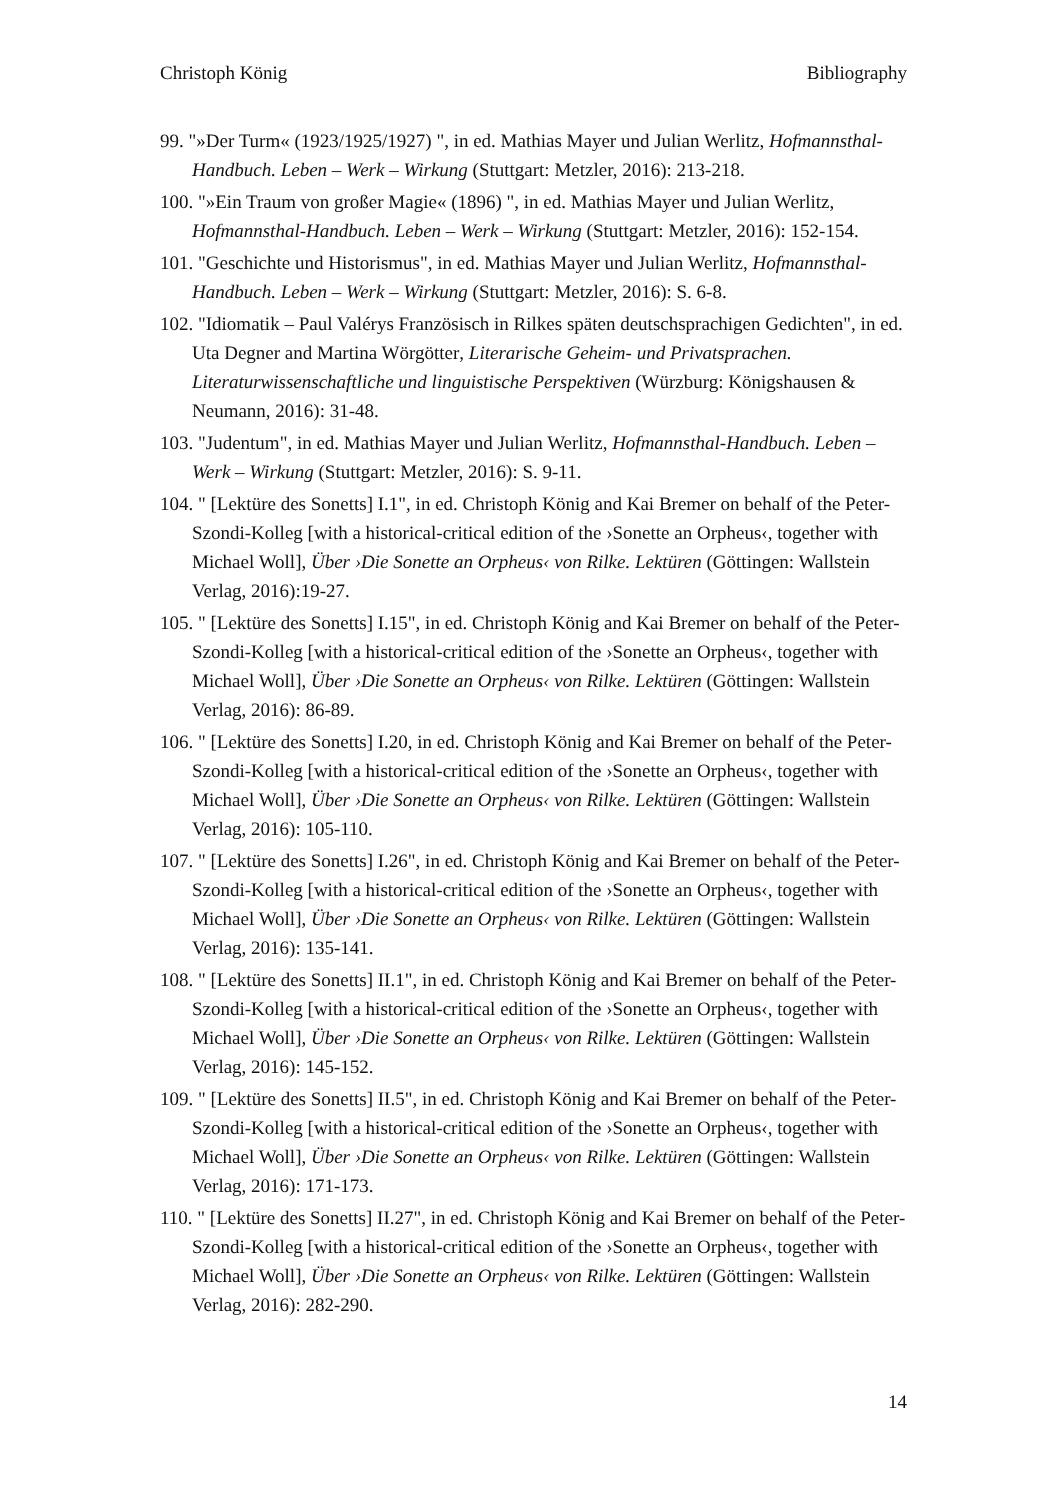Christoph König Bibliography
99. "»Der Turm« (1923/1925/1927) ", in ed. Mathias Mayer und Julian Werlitz, Hofmannsthal-Handbuch. Leben – Werk – Wirkung (Stuttgart: Metzler, 2016): 213-218.
100. "»Ein Traum von großer Magie« (1896) ", in ed. Mathias Mayer und Julian Werlitz, Hofmannsthal-Handbuch. Leben – Werk – Wirkung (Stuttgart: Metzler, 2016): 152-154.
101. "Geschichte und Historismus", in ed. Mathias Mayer und Julian Werlitz, Hofmannsthal-Handbuch. Leben – Werk – Wirkung (Stuttgart: Metzler, 2016): S. 6-8.
102. "Idiomatik – Paul Valérys Französisch in Rilkes späten deutschsprachigen Gedichten", in ed. Uta Degner and Martina Wörgötter, Literarische Geheim- und Privatsprachen. Literaturwissenschaftliche und linguistische Perspektiven (Würzburg: Königshausen & Neumann, 2016): 31-48.
103. "Judentum", in ed. Mathias Mayer und Julian Werlitz, Hofmannsthal-Handbuch. Leben – Werk – Wirkung (Stuttgart: Metzler, 2016): S. 9-11.
104. " [Lektüre des Sonetts] I.1", in ed. Christoph König and Kai Bremer on behalf of the Peter-Szondi-Kolleg [with a historical-critical edition of the ›Sonette an Orpheus‹, together with Michael Woll], Über ›Die Sonette an Orpheus‹ von Rilke. Lektüren (Göttingen: Wallstein Verlag, 2016):19-27.
105. " [Lektüre des Sonetts] I.15", in ed. Christoph König and Kai Bremer on behalf of the Peter-Szondi-Kolleg [with a historical-critical edition of the ›Sonette an Orpheus‹, together with Michael Woll], Über ›Die Sonette an Orpheus‹ von Rilke. Lektüren (Göttingen: Wallstein Verlag, 2016): 86-89.
106. " [Lektüre des Sonetts] I.20, in ed. Christoph König and Kai Bremer on behalf of the Peter-Szondi-Kolleg [with a historical-critical edition of the ›Sonette an Orpheus‹, together with Michael Woll], Über ›Die Sonette an Orpheus‹ von Rilke. Lektüren (Göttingen: Wallstein Verlag, 2016): 105-110.
107. " [Lektüre des Sonetts] I.26", in ed. Christoph König and Kai Bremer on behalf of the Peter-Szondi-Kolleg [with a historical-critical edition of the ›Sonette an Orpheus‹, together with Michael Woll], Über ›Die Sonette an Orpheus‹ von Rilke. Lektüren (Göttingen: Wallstein Verlag, 2016): 135-141.
108. " [Lektüre des Sonetts] II.1", in ed. Christoph König and Kai Bremer on behalf of the Peter-Szondi-Kolleg [with a historical-critical edition of the ›Sonette an Orpheus‹, together with Michael Woll], Über ›Die Sonette an Orpheus‹ von Rilke. Lektüren (Göttingen: Wallstein Verlag, 2016): 145-152.
109. " [Lektüre des Sonetts] II.5", in ed. Christoph König and Kai Bremer on behalf of the Peter-Szondi-Kolleg [with a historical-critical edition of the ›Sonette an Orpheus‹, together with Michael Woll], Über ›Die Sonette an Orpheus‹ von Rilke. Lektüren (Göttingen: Wallstein Verlag, 2016): 171-173.
110. " [Lektüre des Sonetts] II.27", in ed. Christoph König and Kai Bremer on behalf of the Peter-Szondi-Kolleg [with a historical-critical edition of the ›Sonette an Orpheus‹, together with Michael Woll], Über ›Die Sonette an Orpheus‹ von Rilke. Lektüren (Göttingen: Wallstein Verlag, 2016): 282-290.
14